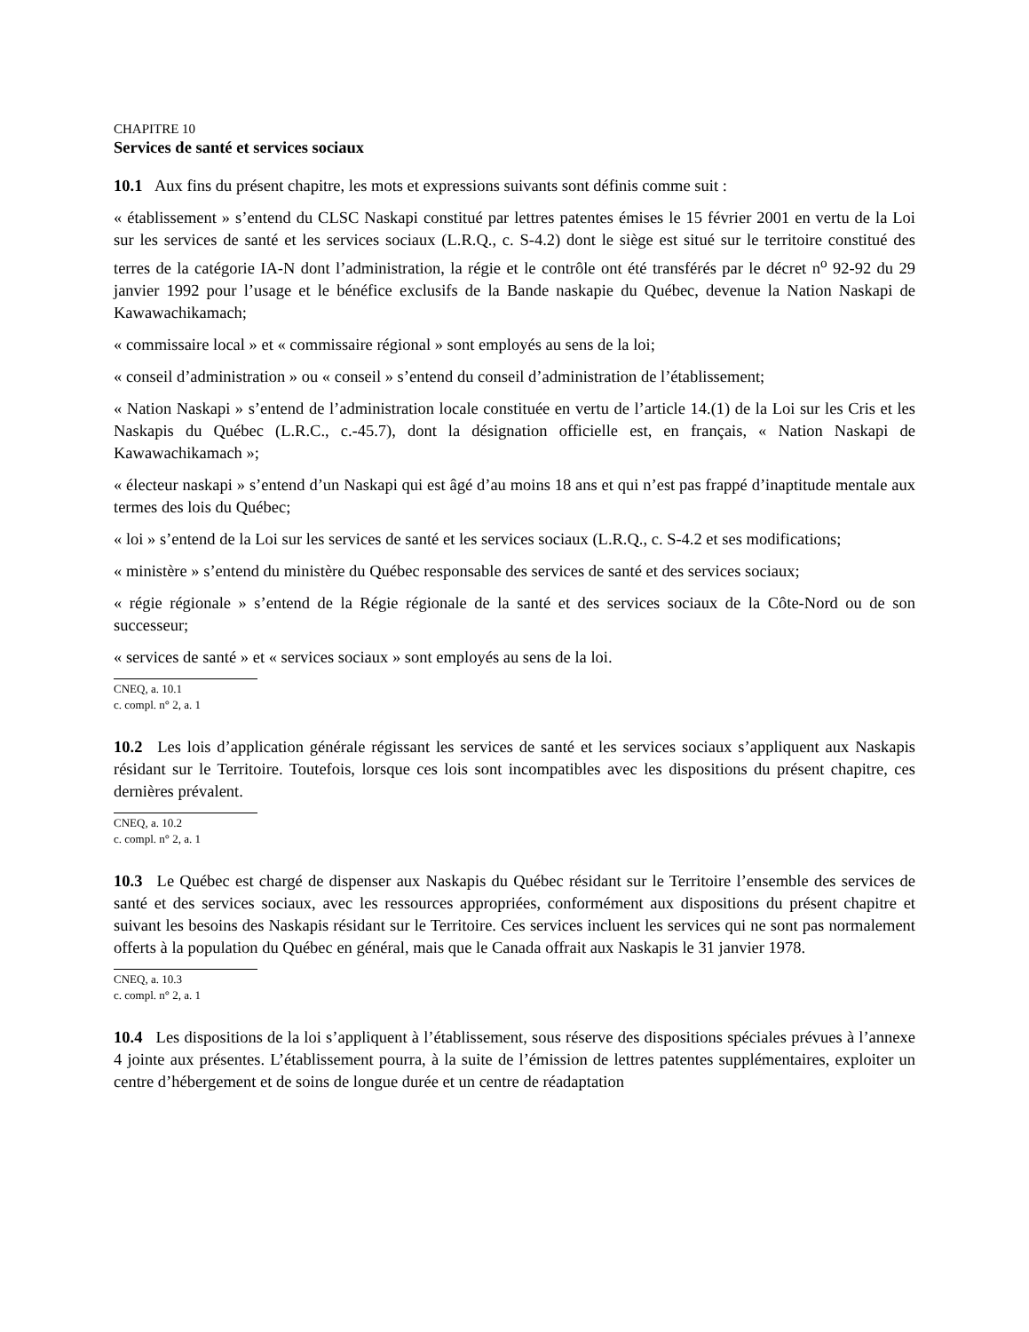CHAPITRE 10
Services de santé et services sociaux
10.1 Aux fins du présent chapitre, les mots et expressions suivants sont définis comme suit :
« établissement » s’entend du CLSC Naskapi constitué par lettres patentes émises le 15 février 2001 en vertu de la Loi sur les services de santé et les services sociaux (L.R.Q., c. S-4.2) dont le siège est situé sur le territoire constitué des terres de la catégorie IA-N dont l’administration, la régie et le contrôle ont été transférés par le décret n<sup>o</sup> 92-92 du 29 janvier 1992 pour l’usage et le bénéfice exclusifs de la Bande naskapie du Québec, devenue la Nation Naskapi de Kawawachikamach;
« commissaire local » et « commissaire régional » sont employés au sens de la loi;
« conseil d’administration » ou « conseil » s’entend du conseil d’administration de l’établissement;
« Nation Naskapi » s’entend de l’administration locale constituée en vertu de l’article 14.(1) de la Loi sur les Cris et les Naskapis du Québec (L.R.C., c.-45.7), dont la désignation officielle est, en français, « Nation Naskapi de Kawawachikamach »;
« électeur naskapi » s’entend d’un Naskapi qui est âgé d’au moins 18 ans et qui n’est pas frappé d’inaptitude mentale aux termes des lois du Québec;
« loi » s’entend de la Loi sur les services de santé et les services sociaux (L.R.Q., c. S-4.2 et ses modifications;
« ministère » s’entend du ministère du Québec responsable des services de santé et des services sociaux;
« régie régionale » s’entend de la Régie régionale de la santé et des services sociaux de la Côte-Nord ou de son successeur;
« services de santé » et « services sociaux » sont employés au sens de la loi.
CNEQ, a. 10.1
c. compl. n° 2, a. 1
10.2 Les lois d’application générale régissant les services de santé et les services sociaux s’appliquent aux Naskapis résidant sur le Territoire. Toutefois, lorsque ces lois sont incompatibles avec les dispositions du présent chapitre, ces dernières prévalent.
CNEQ, a. 10.2
c. compl. n° 2, a. 1
10.3 Le Québec est chargé de dispenser aux Naskapis du Québec résidant sur le Territoire l’ensemble des services de santé et des services sociaux, avec les ressources appropriées, conformément aux dispositions du présent chapitre et suivant les besoins des Naskapis résidant sur le Territoire. Ces services incluent les services qui ne sont pas normalement offerts à la population du Québec en général, mais que le Canada offrait aux Naskapis le 31 janvier 1978.
CNEQ, a. 10.3
c. compl. n° 2, a. 1
10.4 Les dispositions de la loi s’appliquent à l’établissement, sous réserve des dispositions spéciales prévues à l’annexe 4 jointe aux présentes. L’établissement pourra, à la suite de l’émission de lettres patentes supplémentaires, exploiter un centre d’hébergement et de soins de longue durée et un centre de réadaptation